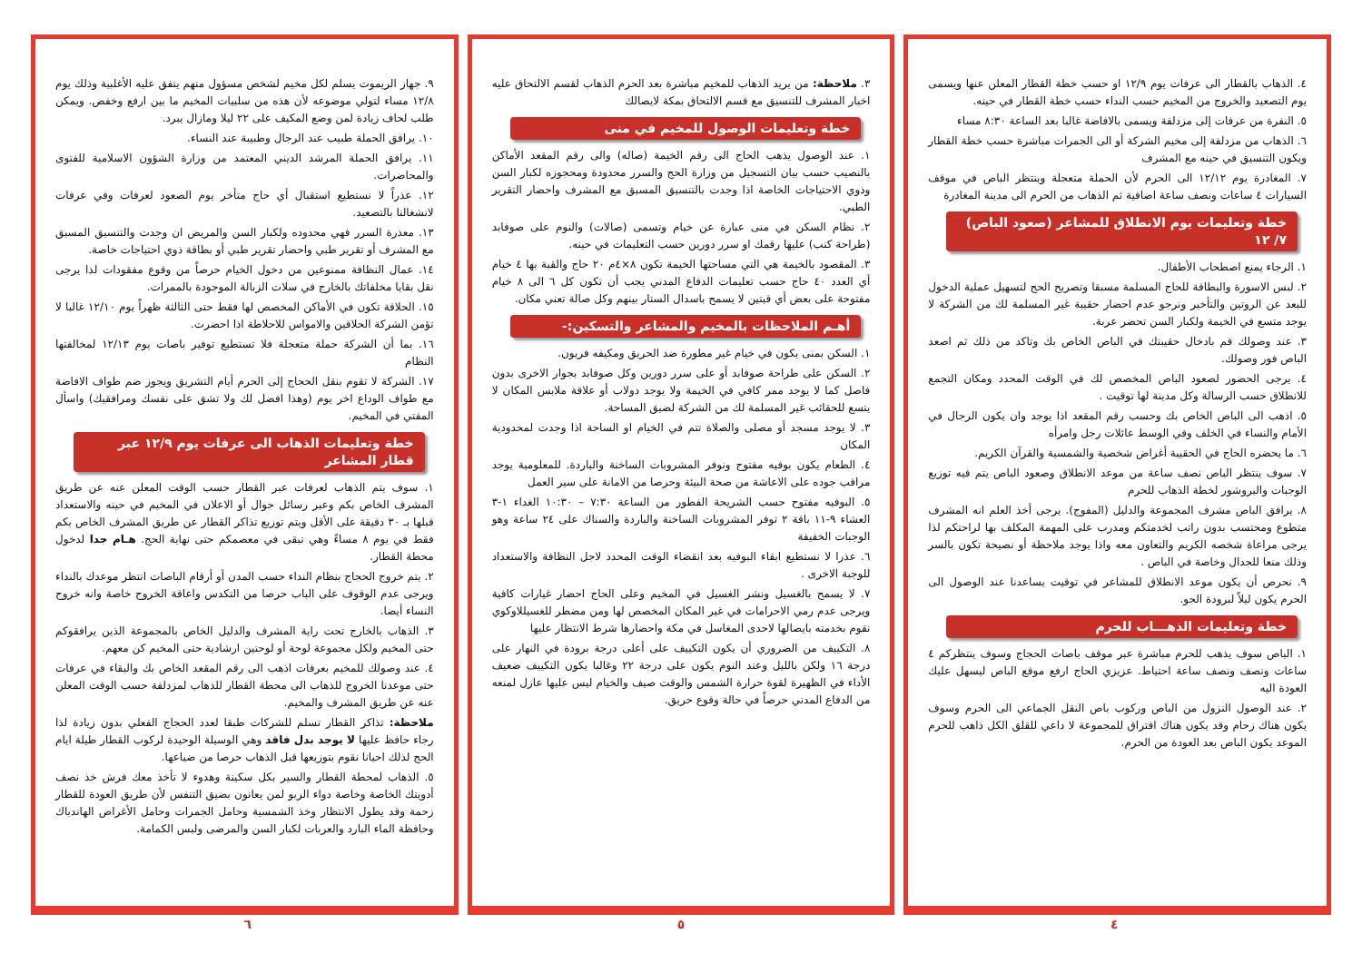٤. الذهاب بالقطار الى عرفات يوم ١٢/٩ او حسب خطة القطار المعلن عنها ويسمى يوم التصعيد والخروج من المخيم حسب النداء حسب خطة القطار في حينه.
٥. النفرة من عرفات إلى مزدلفة ويسمى بالافاضة غالبا بعد الساعة ٨:٣٠ مساء
٦. الذهاب من مزدلفة إلى مخيم الشركة أو الى الجمرات مباشرة حسب خطة القطار ويكون التنسيق في حينه مع المشرف
٧. المغادرة يوم ١٢/١٢ الى الحرم لأن الحملة متعجلة وينتظر الباص في موقف السيارات ٤ ساعات ونصف ساعة اضافية ثم الذهاب من الحرم الى مدينة المغادرة
خطة وتعليمات يوم الانطلاق للمشاعر (صعود الباص) ٧/ ١٢
١. الرجاء يمنع اصطحاب الأطفال.
٢. لبس الاسورة والبطاقة للحاج المسلمة مسبقا وتصريح الحج لتسهيل عملية الدخول للبعد عن الروتين والتأخير ونرجو عدم احضار حقيبة غير المسلمة لك من الشركة لا يوجد متسع في الخيمة ولكبار السن تحضر عربة.
٣. عند وصولك قم بادخال حقيبتك في الباص الخاص بك وتاكد من ذلك ثم اصعد الباص فور وصولك.
٤. يرجى الحضور لصعود الباص المخصص لك في الوقت المحدد ومكان التجمع للانطلاق حسب الرسالة وكل مدينة لها توقيت .
٥. اذهب الى الباص الخاص بك وحسب رقم المقعد اذا يوجد وان يكون الرجال في الأمام والنساء في الخلف وفي الوسط عائلات رجل وامرأه
٦. ما يحضره الحاج في الحقيبة أغراض شخصية والشمسية والقرآن الكريم.
٧. سوف ينتظر الباص نصف ساعة من موعد الانطلاق وصعود الباص يتم فيه توزيع الوجبات والبروشور لخطة الذهاب للحرم
٨. يرافق الباص مشرف المجموعة والدليل (المفوج). يرجى أخذ العلم انه المشرف متطوع ومحتسب بدون راتب لخدمتكم ومدرب على المهمة المكلف بها لراحتكم لذا يرجى مراعاة شخصه الكريم والتعاون معه واذا يوجد ملاحظة أو نصيحة تكون بالسر وذلك منعا للجدال وخاصة في الباص .
٩. نحرص أن يكون موعد الانطلاق للمشاعر في توقيت يساعدنا عند الوصول الى الحرم يكون ليلاً لبرودة الجو.
خطة وتعليمات الذهـــاب للحرم
١. الباص سوف يذهب للحرم مباشرة عبر موقف باصات الحجاج وسوف ينتظركم ٤ ساعات ونصف ونصف ساعة احتياط. عزيزي الحاج ارفع موقع الباص ليسهل عليك العودة اليه
٢. عند الوصول النزول من الباص وركوب باص النقل الجماعي الى الحرم وسوف يكون هناك زحام وقد يكون هناك افتراق للمجموعة لا داعي للقلق الكل ذاهب للحرم الموعد يكون الباص بعد العودة من الحرم.
٣. ملاحظة: من يريد الذهاب للمخيم مباشرة بعد الحرم الذهاب لقسم الالتحاق عليه اخبار المشرف للتنسيق مع قسم الالتحاق بمكة لايصالك
خطة وتعليمات الوصول للمخيم في منى
١. عند الوصول يذهب الحاج الى رقم الخيمة (صاله) والى رقم المقعد الأماكن بالنصيب حسب بيان التسجيل من وزارة الحج والسرر محدودة ومحجوزه لكبار السن وذوي الاحتياجات الخاصة اذا وجدت بالتنسيق المسبق مع المشرف واحضار التقرير الطبي.
٢. نظام السكن في منى عبارة عن خيام وتسمى (صالات) والنوم على صوفابد (طراحة كنب) عليها رقمك او سرر دورين حسب التعليمات في حينه.
٣. المقصود بالخيمة هي التي مساحتها الخيمة تكون ٨×٤م ٢٠ حاج والقبة بها ٤ خيام أي العدد ٤٠ حاج حسب تعليمات الدفاع المدني يجب أن تكون كل ٦ الى ٨ خيام مفتوحة على بعض أي قبتين لا يسمح باسدال الستار بينهم وكل صالة تعني مكان.
أهـم الملاحظات بالمخيم والمشاعر والتسكين:-
١. السكن بمنى يكون في خيام غير مطورة ضد الحريق ومكيفه فريون.
٢. السكن على طراحة صوفابد أو على سرر دورين وكل صوفابد بجوار الاخرى بدون فاصل كما لا يوجد ممر كافي في الخيمة ولا يوجد دولاب أو علاقة ملابس المكان لا يتسع للحقائب غير المسلمة لك من الشركة لضيق المساحة.
٣. لا يوجد مسجد أو مصلى والصلاة تتم في الخيام او الساحة اذا وجدت لمحدودية المكان
٤. الطعام يكون بوفيه مفتوح ونوفر المشروبات الساخنة والباردة. للمعلومية يوجد مراقب جوده على الاعاشة من صحة البيئة وحرصا من الامانة على سير العمل
٥. البوفيه مفتوح حسب الشريحة الفطور من الساعة ٧:٣٠ – ١٠:٣٠ الغداء ١-٣ العشاء ٩-١١ باقة ٢ توفر المشروبات الساخنة والباردة والسناك على ٢٤ ساعة وهو الوجبات الخفيفة
٦. عذرا لا نستطيع ابقاء البوفيه بعد انقضاء الوقت المحدد لاجل النظافة والاستعداد للوجبة الاخرى .
٧. لا يسمح بالغسيل ونشر الغسيل في المخيم وعلى الحاج احضار غيارات كافية ويرجى عدم رمي الاحرامات في غير المكان المخصص لها ومن مضطر للغسيللاوكوي نقوم بخدمته بايصالها لاحدى المغاسل في مكة واحضارها شرط الانتظار عليها
٨. التكييف من الضروري أن يكون التكييف على أعلى درجة برودة في النهار على درجة ١٦ ولكن بالليل وعند النوم يكون على درجة ٢٢ وغالبا يكون التكييف ضعيف الأداء في الظهيرة لقوة حرارة الشمس والوقت صيف والخيام ليس عليها عازل لمنعه من الدفاع المدني حرصاً في حالة وقوع حريق.
٩. جهاز الريموت يسلم لكل مخيم لشخص مسؤول منهم يتفق عليه الأغلبية وذلك يوم ١٢/٨ مساء لتولي موضوعه لأن هذه من سلبيات المخيم ما بين ارفع وخفض. ويمكن طلب لحاف زيادة لمن وضع المكيف على ٢٢ ليلا ومازال يبرد.
١٠. يرافق الحملة طبيب عند الرجال وطبيبة عند النساء.
١١. يرافق الحملة المرشد الديني المعتمد من وزارة الشؤون الاسلامية للفتوى والمحاضرات.
١٢. عذراً لا نستطيع استقبال أي حاج متأخر يوم الصعود لعرفات وفي عرفات لانشغالنا بالتصعيد.
١٣. معذرة السرر فهي محدوده ولكبار السن والمريض ان وجدت والتنسيق المسبق مع المشرف أو تقرير طبي واحضار تقرير طبي أو بطاقة ذوي احتياجات خاصة.
١٤. عمال النظافة ممنوعين من دخول الخيام حرصاً من وقوع مفقودات لذا يرجى نقل بقايا مخلفاتك بالخارج في سلات الزبالة الموجودة بالممرات.
١٥. الحلاقة تكون في الأماكن المخصص لها فقط حتى الثالثة ظهراً يوم ١٢/١٠ غالبا لا تؤمن الشركة الحلاقين والامواس للاحلاطة اذا احضرت.
١٦. بما أن الشركة حملة متعجلة فلا تستطيع توفير باصات يوم ١٢/١٣ لمخالفتها النظام
١٧. الشركة لا تقوم بنقل الحجاج إلى الحرم أيام التشريق ويجوز ضم طواف الافاضة مع طواف الوداع اخر يوم (وهذا افضل لك ولا تشق على نفسك ومرافقيك) واسأل المفتي في المخيم.
خطة وتعليمات الذهاب الى عرفات يوم ١٢/٩ عبر قطار المشاعر
١. سوف يتم الذهاب لعرفات عبر القطار حسب الوقت المعلن عنه عن طريق المشرف الخاص بكم وعبر رسائل جوال أو الاعلان في المخيم في حينه والاستعداد قبلها بـ ٣٠ دقيقة على الأقل ويتم توزيع تذاكر القطار عن طريق المشرف الخاص بكم فقط في يوم ٨ مساءً وهي تبقى في معصمكم حتى نهاية الحج. هـام جدا لدخول محطة القطار.
٢. يتم خروج الحجاج بنظام النداء حسب المدن أو أرقام الباصات انتظر موعدك بالنداء ويرجى عدم الوقوف على الباب حرصا من التكدس واعاقة الخروج خاصة وانه خروج النساء أيضا.
٣. الذهاب بالخارج تحت راية المشرف والدليل الخاص بالمجموعة الذين يرافقوكم حتى المخيم ولكل مجموعة لوحة أو لوحتين ارشادية حتى المخيم كن معهم.
٤. عند وصولك للمخيم بعرفات اذهب الى رقم المقعد الخاص بك والبقاء في عرفات حتى موعدنا الخروج للذهاب الى محطة القطار للذهاب لمزدلفة حسب الوقت المعلن عنه عن طريق المشرف والمخيم.
ملاحظة: تذاكر القطار تسلم للشركات طبقا لعدد الحجاج الفعلي بدون زيادة لذا رجاء حافظ عليها لا يوجد بدل فاقد وهي الوسيلة الوحيدة لركوب القطار طيلة ايام الحج لذلك احيانا نقوم بتوزيعها قبل الذهاب حرصا من ضياعها.
٥. الذهاب لمحطة القطار والسير بكل سكينة وهدوء لا تأخذ معك فرش خذ نصف أدويتك الخاصة وخاصة دواء الربو لمن يعانون بضيق التنفس لأن طريق العودة للقطار زحمة وقد يطول الانتظار وخذ الشمسية وحامل الجمرات وحامل الأغراض الهاندباك وحافظة الماء البارد والعربات لكبار السن والمرضى ولبس الكمامة.
٤ ٥ ٦